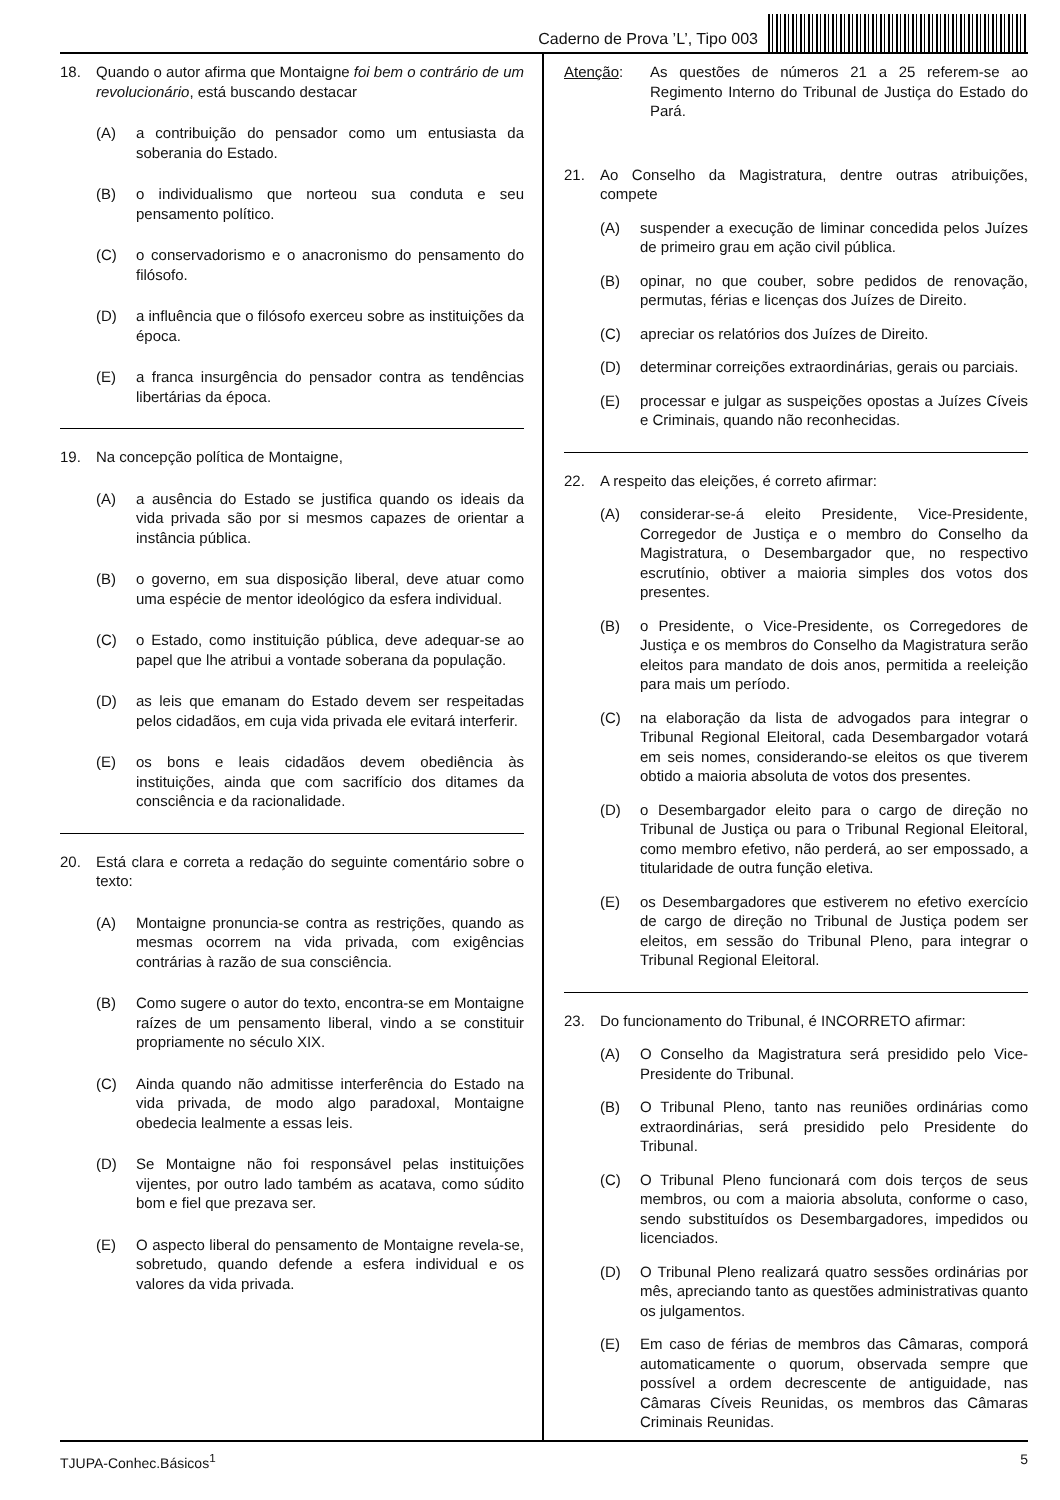Caderno de Prova ’L’, Tipo 003
18. Quando o autor afirma que Montaigne foi bem o contrário de um revolucionário, está buscando destacar
(A) a contribuição do pensador como um entusiasta da soberania do Estado.
(B) o individualismo que norteou sua conduta e seu pensamento político.
(C) o conservadorismo e o anacronismo do pensamento do filósofo.
(D) a influência que o filósofo exerceu sobre as instituições da época.
(E) a franca insurgência do pensador contra as tendências libertárias da época.
19. Na concepção política de Montaigne,
(A) a ausência do Estado se justifica quando os ideais da vida privada são por si mesmos capazes de orientar a instância pública.
(B) o governo, em sua disposição liberal, deve atuar como uma espécie de mentor ideológico da esfera individual.
(C) o Estado, como instituição pública, deve adequar-se ao papel que lhe atribui a vontade soberana da população.
(D) as leis que emanam do Estado devem ser respeitadas pelos cidadãos, em cuja vida privada ele evitará interferir.
(E) os bons e leais cidadãos devem obediência às instituições, ainda que com sacrifício dos ditames da consciência e da racionalidade.
20. Está clara e correta a redação do seguinte comentário sobre o texto:
(A) Montaigne pronuncia-se contra as restrições, quando as mesmas ocorrem na vida privada, com exigências contrárias à razão de sua consciência.
(B) Como sugere o autor do texto, encontra-se em Montaigne raízes de um pensamento liberal, vindo a se constituir propriamente no século XIX.
(C) Ainda quando não admitisse interferência do Estado na vida privada, de modo algo paradoxal, Montaigne obedecia lealmente a essas leis.
(D) Se Montaigne não foi responsável pelas instituições vijentes, por outro lado também as acatava, como súdito bom e fiel que prezava ser.
(E) O aspecto liberal do pensamento de Montaigne revela-se, sobretudo, quando defende a esfera individual e os valores da vida privada.
Atenção: As questões de números 21 a 25 referem-se ao Regimento Interno do Tribunal de Justiça do Estado do Pará.
21. Ao Conselho da Magistratura, dentre outras atribuições, compete
(A) suspender a execução de liminar concedida pelos Juízes de primeiro grau em ação civil pública.
(B) opinar, no que couber, sobre pedidos de renovação, permutas, férias e licenças dos Juízes de Direito.
(C) apreciar os relatórios dos Juízes de Direito.
(D) determinar correições extraordinárias, gerais ou parciais.
(E) processar e julgar as suspeições opostas a Juízes Cíveis e Criminais, quando não reconhecidas.
22. A respeito das eleições, é correto afirmar:
(A) considerar-se-á eleito Presidente, Vice-Presidente, Corregedor de Justiça e o membro do Conselho da Magistratura, o Desembargador que, no respectivo escrutínio, obtiver a maioria simples dos votos dos presentes.
(B) o Presidente, o Vice-Presidente, os Corregedores de Justiça e os membros do Conselho da Magistratura serão eleitos para mandato de dois anos, permitida a reeleição para mais um período.
(C) na elaboração da lista de advogados para integrar o Tribunal Regional Eleitoral, cada Desembargador votará em seis nomes, considerando-se eleitos os que tiverem obtido a maioria absoluta de votos dos presentes.
(D) o Desembargador eleito para o cargo de direção no Tribunal de Justiça ou para o Tribunal Regional Eleitoral, como membro efetivo, não perderá, ao ser empossado, a titularidade de outra função eletiva.
(E) os Desembargadores que estiverem no efetivo exercício de cargo de direção no Tribunal de Justiça podem ser eleitos, em sessão do Tribunal Pleno, para integrar o Tribunal Regional Eleitoral.
23. Do funcionamento do Tribunal, é INCORRETO afirmar:
(A) O Conselho da Magistratura será presidido pelo Vice-Presidente do Tribunal.
(B) O Tribunal Pleno, tanto nas reuniões ordinárias como extraordinárias, será presidido pelo Presidente do Tribunal.
(C) O Tribunal Pleno funcionará com dois terços de seus membros, ou com a maioria absoluta, conforme o caso, sendo substituídos os Desembargadores, impedidos ou licenciados.
(D) O Tribunal Pleno realizará quatro sessões ordinárias por mês, apreciando tanto as questões administrativas quanto os julgamentos.
(E) Em caso de férias de membros das Câmaras, comporá automaticamente o quorum, observada sempre que possível a ordem decrescente de antiguidade, nas Câmaras Cíveis Reunidas, os membros das Câmaras Criminais Reunidas.
TJUPA-Conhec.Básicos<sup>1</sup> 5